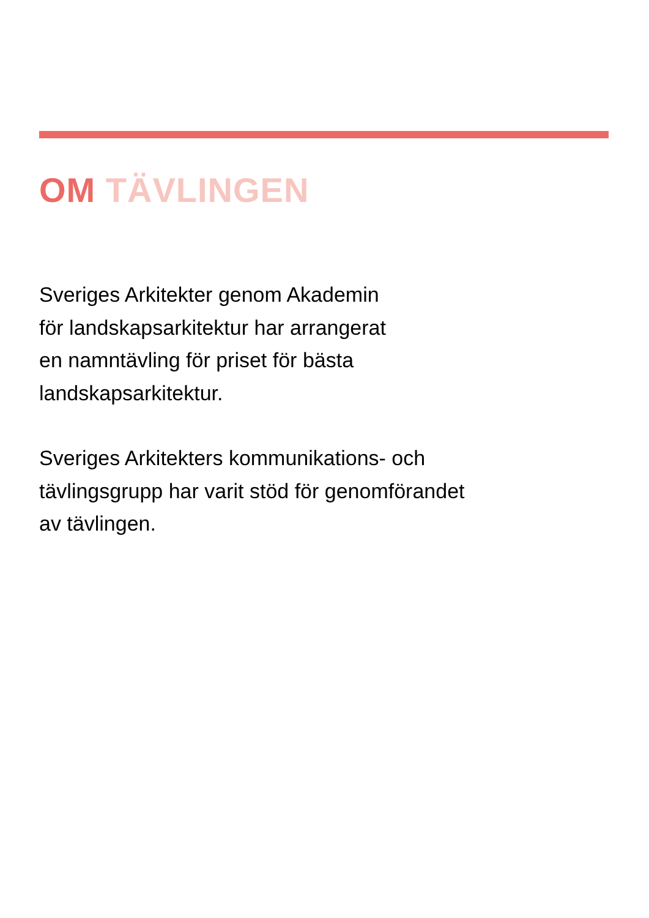OM TÄVLINGEN
Sveriges Arkitekter genom Akademin
för landskapsarkitektur har arrangerat
en namntävling för priset för bästa
landskapsarkitektur.
Sveriges Arkitekters kommunikations- och
tävlingsgrupp har varit stöd för genomförandet
av tävlingen.